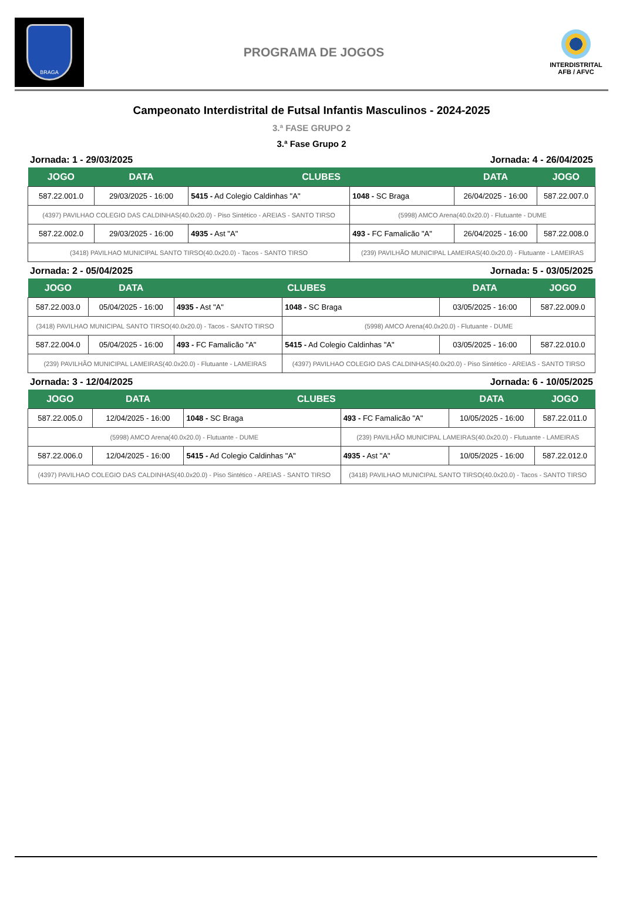BRAGA
PROGRAMA DE JOGOS
INTERDISTRITAL
AFB / AFVC
Campeonato Interdistrital de Futsal Infantis Masculinos - 2024-2025
3.ª FASE GRUPO 2
3.ª Fase Grupo 2
Jornada: 1 - 29/03/2025 Jornada: 4 - 26/04/2025
| JOGO | DATA | CLUBES | | DATA | JOGO |
| --- | --- | --- | --- | --- | --- |
| 587.22.001.0 | 29/03/2025 - 16:00 | 5415 - Ad Colegio Caldinhas "A" | 1048 - SC Braga | 26/04/2025 - 16:00 | 587.22.007.0 |
| (4397) PAVILHAO COLEGIO DAS CALDINHAS(40.0x20.0) - Piso Sintético - AREIAS - SANTO TIRSO | | | (5998) AMCO Arena(40.0x20.0) - Flutuante - DUME | | |
| 587.22.002.0 | 29/03/2025 - 16:00 | 4935 - Ast "A" | 493 - FC Famalicão "A" | 26/04/2025 - 16:00 | 587.22.008.0 |
| (3418) PAVILHAO MUNICIPAL SANTO TIRSO(40.0x20.0) - Tacos - SANTO TIRSO | | | (239) PAVILHÃO MUNICIPAL LAMEIRAS(40.0x20.0) - Flutuante - LAMEIRAS | | |
Jornada: 2 - 05/04/2025 Jornada: 5 - 03/05/2025
| JOGO | DATA | CLUBES | | DATA | JOGO |
| --- | --- | --- | --- | --- | --- |
| 587.22.003.0 | 05/04/2025 - 16:00 | 4935 - Ast "A" | 1048 - SC Braga | 03/05/2025 - 16:00 | 587.22.009.0 |
| (3418) PAVILHAO MUNICIPAL SANTO TIRSO(40.0x20.0) - Tacos - SANTO TIRSO | | | (5998) AMCO Arena(40.0x20.0) - Flutuante - DUME | | |
| 587.22.004.0 | 05/04/2025 - 16:00 | 493 - FC Famalicão "A" | 5415 - Ad Colegio Caldinhas "A" | 03/05/2025 - 16:00 | 587.22.010.0 |
| (239) PAVILHÃO MUNICIPAL LAMEIRAS(40.0x20.0) - Flutuante - LAMEIRAS | | | (4397) PAVILHAO COLEGIO DAS CALDINHAS(40.0x20.0) - Piso Sintético - AREIAS - SANTO TIRSO | | |
Jornada: 3 - 12/04/2025 Jornada: 6 - 10/05/2025
| JOGO | DATA | CLUBES | | DATA | JOGO |
| --- | --- | --- | --- | --- | --- |
| 587.22.005.0 | 12/04/2025 - 16:00 | 1048 - SC Braga | 493 - FC Famalicão "A" | 10/05/2025 - 16:00 | 587.22.011.0 |
| (5998) AMCO Arena(40.0x20.0) - Flutuante - DUME | | | (239) PAVILHÃO MUNICIPAL LAMEIRAS(40.0x20.0) - Flutuante - LAMEIRAS | | |
| 587.22.006.0 | 12/04/2025 - 16:00 | 5415 - Ad Colegio Caldinhas "A" | 4935 - Ast "A" | 10/05/2025 - 16:00 | 587.22.012.0 |
| (4397) PAVILHAO COLEGIO DAS CALDINHAS(40.0x20.0) - Piso Sintético - AREIAS - SANTO TIRSO | | | (3418) PAVILHAO MUNICIPAL SANTO TIRSO(40.0x20.0) - Tacos - SANTO TIRSO | | |